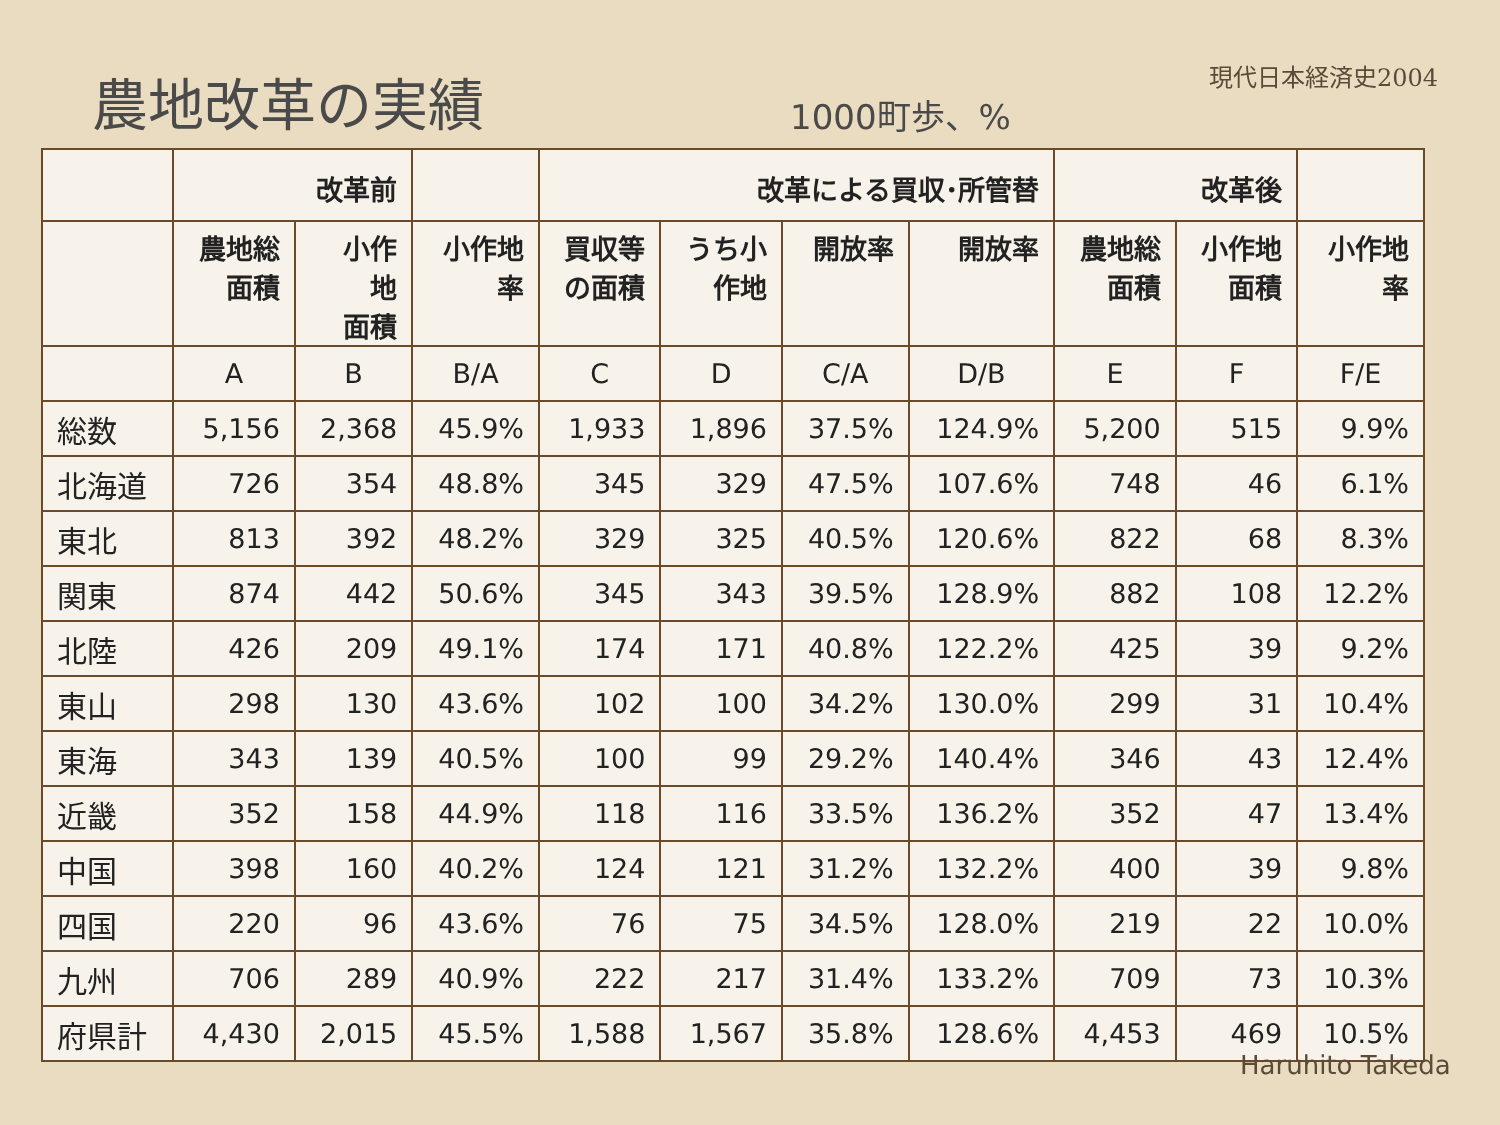農地改革の実績 1000町歩、%
現代日本経済史2004
| | 改革前 | | | 改革による買収･所管替 | | | | 改革後 | | |
| --- | --- | --- | --- | --- | --- | --- | --- | --- | --- | --- |
| | 農地総 面積 | 小作 地 面積 | 小作地 率 | 買収等 の面積 | うち小 作地 | 開放率 | 開放率 | 農地総 面積 | 小作地 面積 | 小作地 率 |
| | A | B | B/A | C | D | C/A | D/B | E | F | F/E |
| 総数 | 5,156 | 2,368 | 45.9% | 1,933 | 1,896 | 37.5% | 124.9% | 5,200 | 515 | 9.9% |
| 北海道 | 726 | 354 | 48.8% | 345 | 329 | 47.5% | 107.6% | 748 | 46 | 6.1% |
| 東北 | 813 | 392 | 48.2% | 329 | 325 | 40.5% | 120.6% | 822 | 68 | 8.3% |
| 関東 | 874 | 442 | 50.6% | 345 | 343 | 39.5% | 128.9% | 882 | 108 | 12.2% |
| 北陸 | 426 | 209 | 49.1% | 174 | 171 | 40.8% | 122.2% | 425 | 39 | 9.2% |
| 東山 | 298 | 130 | 43.6% | 102 | 100 | 34.2% | 130.0% | 299 | 31 | 10.4% |
| 東海 | 343 | 139 | 40.5% | 100 | 99 | 29.2% | 140.4% | 346 | 43 | 12.4% |
| 近畿 | 352 | 158 | 44.9% | 118 | 116 | 33.5% | 136.2% | 352 | 47 | 13.4% |
| 中国 | 398 | 160 | 40.2% | 124 | 121 | 31.2% | 132.2% | 400 | 39 | 9.8% |
| 四国 | 220 | 96 | 43.6% | 76 | 75 | 34.5% | 128.0% | 219 | 22 | 10.0% |
| 九州 | 706 | 289 | 40.9% | 222 | 217 | 31.4% | 133.2% | 709 | 73 | 10.3% |
| 府県計 | 4,430 | 2,015 | 45.5% | 1,588 | 1,567 | 35.8% | 128.6% | 4,453 | 469 | 10.5% |
Haruhito Takeda